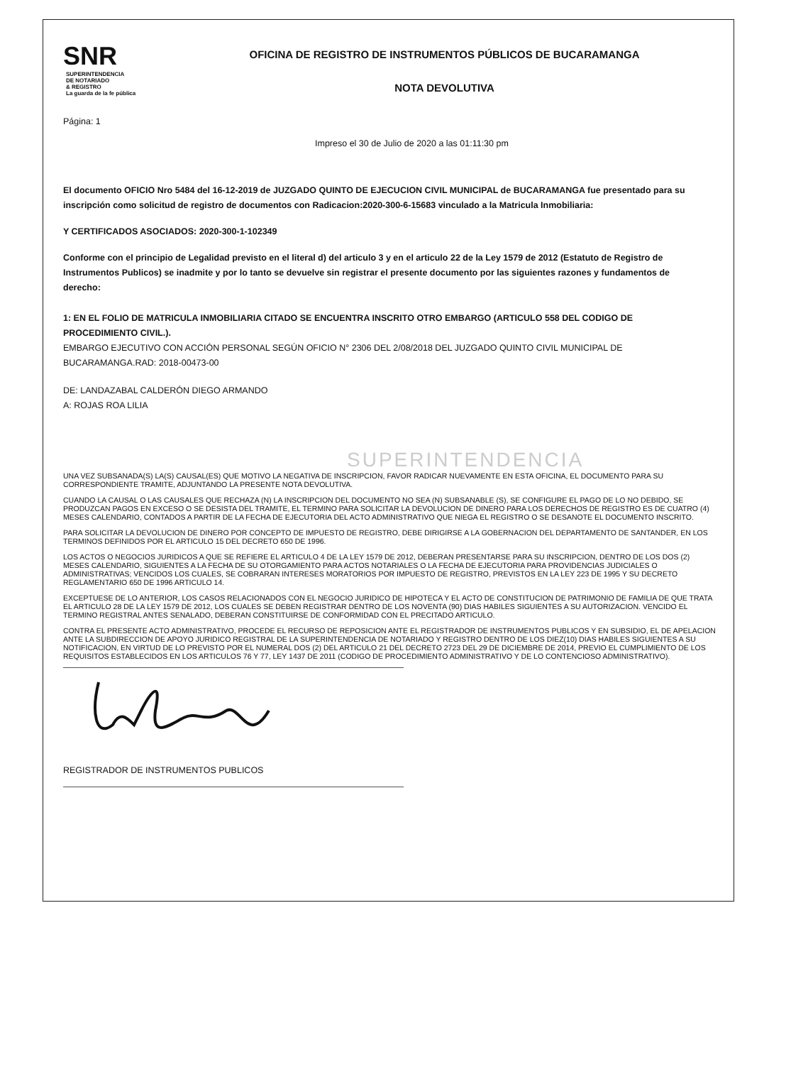SNR SUPERINTENDENCIA
DE NOTARIADO
& REGISTRO
La guarda de la fe pública
OFICINA DE REGISTRO DE INSTRUMENTOS PÚBLICOS DE BUCARAMANGA
NOTA DEVOLUTIVA
Página: 1
Impreso el 30 de Julio de 2020 a las 01:11:30 pm
El documento OFICIO Nro 5484 del 16-12-2019 de JUZGADO QUINTO DE EJECUCION CIVIL MUNICIPAL de BUCARAMANGA fue presentado para su inscripción como solicitud de registro de documentos con Radicacion:2020-300-6-15683 vinculado a la Matricula Inmobiliaria:
Y CERTIFICADOS ASOCIADOS: 2020-300-1-102349
Conforme con el principio de Legalidad previsto en el literal d) del articulo 3 y en el articulo 22 de la Ley 1579 de 2012 (Estatuto de Registro de Instrumentos Publicos) se inadmite y por lo tanto se devuelve sin registrar el presente documento por las siguientes razones y fundamentos de derecho:
1: EN EL FOLIO DE MATRICULA INMOBILIARIA CITADO SE ENCUENTRA INSCRITO OTRO EMBARGO (ARTICULO 558 DEL CODIGO DE PROCEDIMIENTO CIVIL.).
EMBARGO EJECUTIVO CON ACCIÓN PERSONAL SEGÚN OFICIO N° 2306 DEL 2/08/2018 DEL JUZGADO QUINTO CIVIL MUNICIPAL DE BUCARAMANGA.RAD: 2018-00473-00
DE: LANDAZABAL CALDERÓN DIEGO ARMANDO
A: ROJAS ROA LILIA
SUPERINTENDENCIA
UNA VEZ SUBSANADA(S) LA(S) CAUSAL(ES) QUE MOTIVO LA NEGATIVA DE INSCRIPCION, FAVOR RADICAR NUEVAMENTE EN ESTA OFICINA, EL DOCUMENTO PARA SU CORRESPONDIENTE TRAMITE, ADJUNTANDO LA PRESENTE NOTA DEVOLUTIVA.
CUANDO LA CAUSAL O LAS CAUSALES QUE RECHAZA (N) LA INSCRIPCION DEL DOCUMENTO NO SEA (N) SUBSANABLE (S), SE CONFIGURE EL PAGO DE LO NO DEBIDO, SE PRODUZCAN PAGOS EN EXCESO O SE DESISTA DEL TRAMITE, EL TERMINO PARA SOLICITAR LA DEVOLUCION DE DINERO PARA LOS DERECHOS DE REGISTRO ES DE CUATRO (4) MESES CALENDARIO, CONTADOS A PARTIR DE LA FECHA DE EJECUTORIA DEL ACTO ADMINISTRATIVO QUE NIEGA EL REGISTRO O SE DESANOTE EL DOCUMENTO INSCRITO.
PARA SOLICITAR LA DEVOLUCION DE DINERO POR CONCEPTO DE IMPUESTO DE REGISTRO, DEBE DIRIGIRSE A LA GOBERNACION DEL DEPARTAMENTO DE SANTANDER, EN LOS TERMINOS DEFINIDOS POR EL ARTICULO 15 DEL DECRETO 650 DE 1996.
LOS ACTOS O NEGOCIOS JURIDICOS A QUE SE REFIERE EL ARTICULO 4 DE LA LEY 1579 DE 2012, DEBERAN PRESENTARSE PARA SU INSCRIPCION, DENTRO DE LOS DOS (2) MESES CALENDARIO, SIGUIENTES A LA FECHA DE SU OTORGAMIENTO PARA ACTOS NOTARIALES O LA FECHA DE EJECUTORIA PARA PROVIDENCIAS JUDICIALES O ADMINISTRATIVAS; VENCIDOS LOS CUALES, SE COBRARAN INTERESES MORATORIOS POR IMPUESTO DE REGISTRO, PREVISTOS EN LA LEY 223 DE 1995 Y SU DECRETO REGLAMENTARIO 650 DE 1996 ARTICULO 14.
EXCEPTUESE DE LO ANTERIOR, LOS CASOS RELACIONADOS CON EL NEGOCIO JURIDICO DE HIPOTECA Y EL ACTO DE CONSTITUCION DE PATRIMONIO DE FAMILIA DE QUE TRATA EL ARTICULO 28 DE LA LEY 1579 DE 2012, LOS CUALES SE DEBEN REGISTRAR DENTRO DE LOS NOVENTA (90) DIAS HABILES SIGUIENTES A SU AUTORIZACION. VENCIDO EL TERMINO REGISTRAL ANTES SENALADO, DEBERAN CONSTITUIRSE DE CONFORMIDAD CON EL PRECITADO ARTICULO.
CONTRA EL PRESENTE ACTO ADMINISTRATIVO, PROCEDE EL RECURSO DE REPOSICION ANTE EL REGISTRADOR DE INSTRUMENTOS PUBLICOS Y EN SUBSIDIO, EL DE APELACION ANTE LA SUBDIRECCION DE APOYO JURIDICO REGISTRAL DE LA SUPERINTENDENCIA DE NOTARIADO Y REGISTRO DENTRO DE LOS DIEZ(10) DIAS HABILES SIGUIENTES A SU NOTIFICACION, EN VIRTUD DE LO PREVISTO POR EL NUMERAL DOS (2) DEL ARTICULO 21 DEL DECRETO 2723 DEL 29 DE DICIEMBRE DE 2014, PREVIO EL CUMPLIMIENTO DE LOS REQUISITOS ESTABLECIDOS EN LOS ARTICULOS 76 Y 77, LEY 1437 DE 2011 (CODIGO DE PROCEDIMIENTO ADMINISTRATIVO Y DE LO CONTENCIOSO ADMINISTRATIVO).
REGISTRADOR DE INSTRUMENTOS PUBLICOS